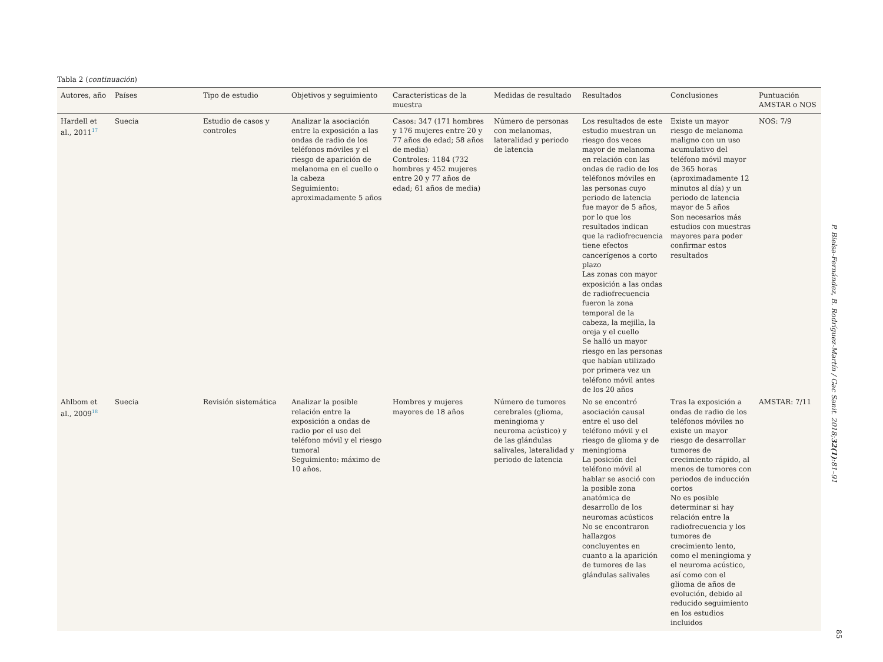Tabla 2 (continuación)
| Autores, año | Países | Tipo de estudio | Objetivos y seguimiento | Características de la muestra | Medidas de resultado | Resultados | Conclusiones | Puntuación AMSTAR o NOS |
| --- | --- | --- | --- | --- | --- | --- | --- | --- |
| Hardell et al., 2011<sup>17</sup> | Suecia | Estudio de casos y controles | Analizar la asociación entre la exposición a las ondas de radio de los teléfonos móviles y el riesgo de aparición de melanoma en el cuello o la cabeza Seguimiento: aproximadamente 5 años | Casos: 347 (171 hombres y 176 mujeres entre 20 y 77 años de edad; 58 años de media) Controles: 1184 (732 hombres y 452 mujeres entre 20 y 77 años de edad; 61 años de media) | Número de personas con melanomas, lateralidad y periodo de latencia | Los resultados de este estudio muestran un riesgo dos veces mayor de melanoma en relación con las ondas de radio de los teléfonos móviles en las personas cuyo periodo de latencia fue mayor de 5 años, por lo que los resultados indican que la radiofrecuencia tiene efectos cancerígenos a corto plazo Las zonas con mayor exposición a las ondas de radiofrecuencia fueron la zona temporal de la cabeza, la mejilla, la oreja y el cuello Se halló un mayor riesgo en las personas que habían utilizado por primera vez un teléfono móvil antes de los 20 años | Existe un mayor riesgo de melanoma maligno con un uso acumulativo del teléfono móvil mayor de 365 horas (aproximadamente 12 minutos al día) y un periodo de latencia mayor de 5 años Son necesarios más estudios con muestras mayores para poder confirmar estos resultados | NOS: 7/9 |
| Ahlbom et al., 2009<sup>18</sup> | Suecia | Revisión sistemática | Analizar la posible relación entre la exposición a ondas de radio por el uso del teléfono móvil y el riesgo tumoral Seguimiento: máximo de 10 años. | Hombres y mujeres mayores de 18 años | Número de tumores cerebrales (glioma, meningioma y neuroma acústico) y de las glándulas salivales, lateralidad y periodo de latencia | No se encontró asociación causal entre el uso del teléfono móvil y el riesgo de glioma y de meningioma La posición del teléfono móvil al hablar se asoció con la posible zona anatómica de desarrollo de los neuromas acústicos No se encontraron hallazgos concluyentes en cuanto a la aparición de tumores de las glándulas salivales | Tras la exposición a ondas de radio de los teléfonos móviles no existe un mayor riesgo de desarrollar tumores de crecimiento rápido, al menos de tumores con periodos de inducción cortos No es posible determinar si hay relación entre la radiofrecuencia y los tumores de crecimiento lento, como el meningioma y el neuroma acústico, así como con el glioma de años de evolución, debido al reducido seguimiento en los estudios incluidos | AMSTAR: 7/11 |
P. Bielsa-Fernández, B. Rodríguez-Martín / Gac Sanit. 2018;32(1):81–91
85